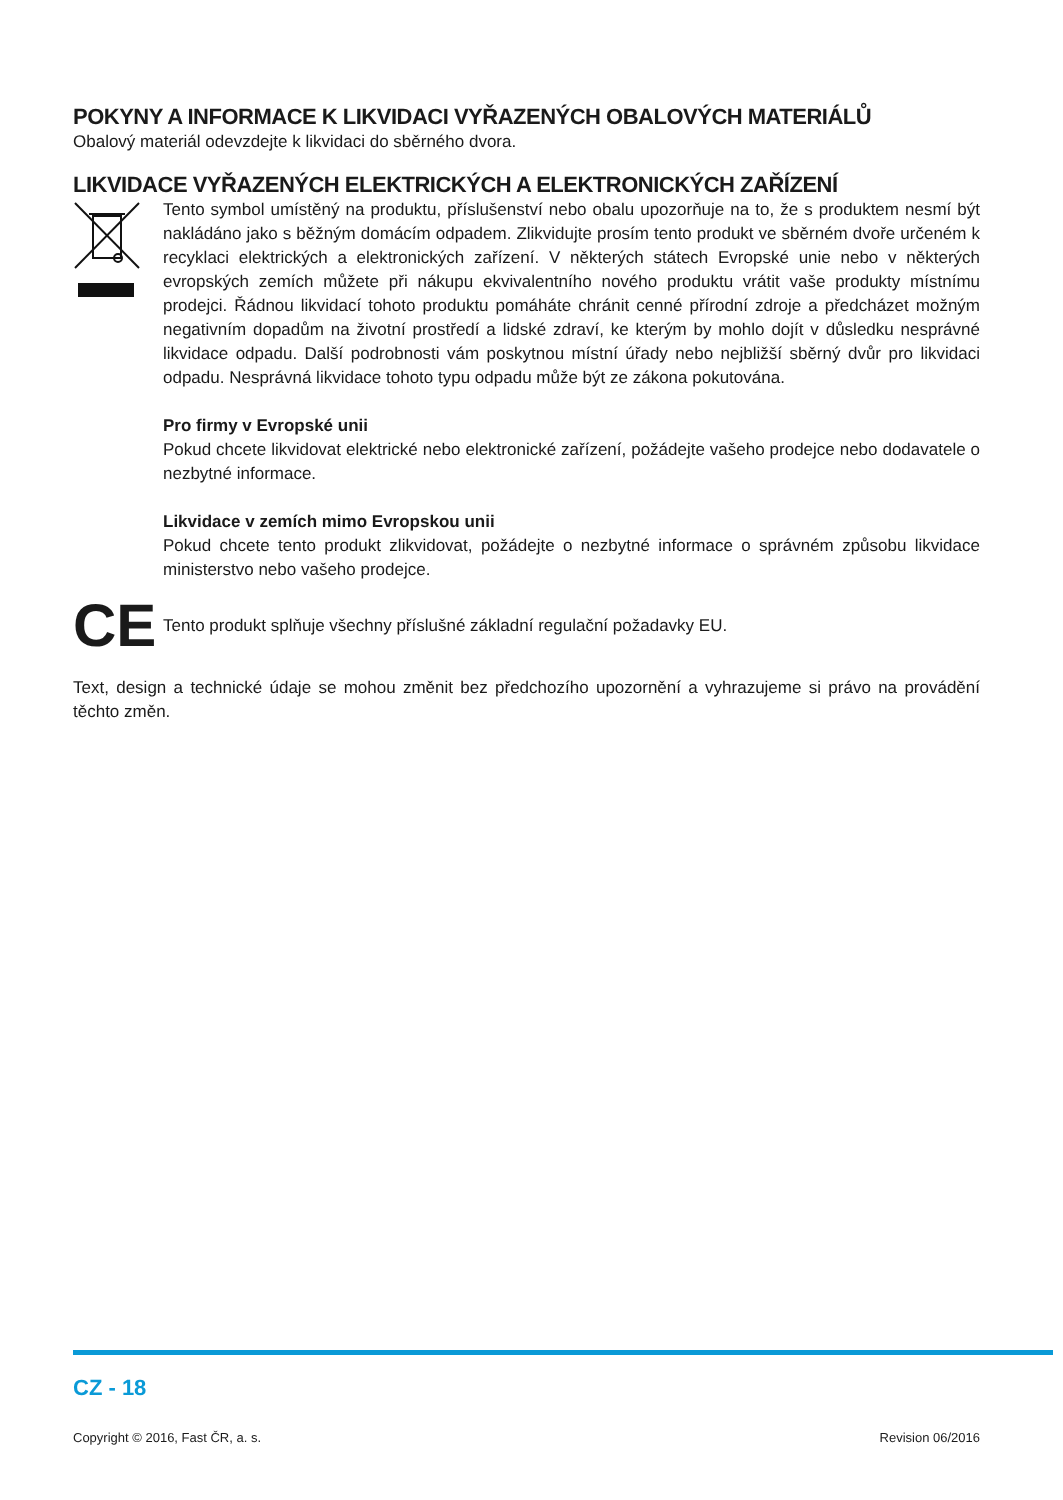POKYNY A INFORMACE K LIKVIDACI VYŘAZENÝCH OBALOVÝCH MATERIÁLŮ
Obalový materiál odevzdejte k likvidaci do sběrného dvora.
LIKVIDACE VYŘAZENÝCH ELEKTRICKÝCH A ELEKTRONICKÝCH ZAŘÍZENÍ
Tento symbol umístěný na produktu, příslušenství nebo obalu upozorňuje na to, že s produktem nesmí být nakládáno jako s běžným domácím odpadem. Zlikvidujte prosím tento produkt ve sběrném dvoře určeném k recyklaci elektrických a elektronických zařízení. V některých státech Evropské unie nebo v některých evropských zemích můžete při nákupu ekvivalentního nového produktu vrátit vaše produkty místnímu prodejci. Řádnou likvidací tohoto produktu pomáháte chránit cenné přírodní zdroje a předcházet možným negativním dopadům na životní prostředí a lidské zdraví, ke kterým by mohlo dojít v důsledku nesprávné likvidace odpadu. Další podrobnosti vám poskytnou místní úřady nebo nejbližší sběrný dvůr pro likvidaci odpadu. Nesprávná likvidace tohoto typu odpadu může být ze zákona pokutována.
Pro firmy v Evropské unii
Pokud chcete likvidovat elektrické nebo elektronické zařízení, požádejte vašeho prodejce nebo dodavatele o nezbytné informace.
Likvidace v zemích mimo Evropskou unii
Pokud chcete tento produkt zlikvidovat, požádejte o nezbytné informace o správném způsobu likvidace ministerstvo nebo vašeho prodejce.
CE
Tento produkt splňuje všechny příslušné základní regulační požadavky EU.
Text, design a technické údaje se mohou změnit bez předchozího upozornění a vyhrazujeme si právo na provádění těchto změn.
CZ - 18
Copyright © 2016, Fast ČR, a. s. Revision 06/2016